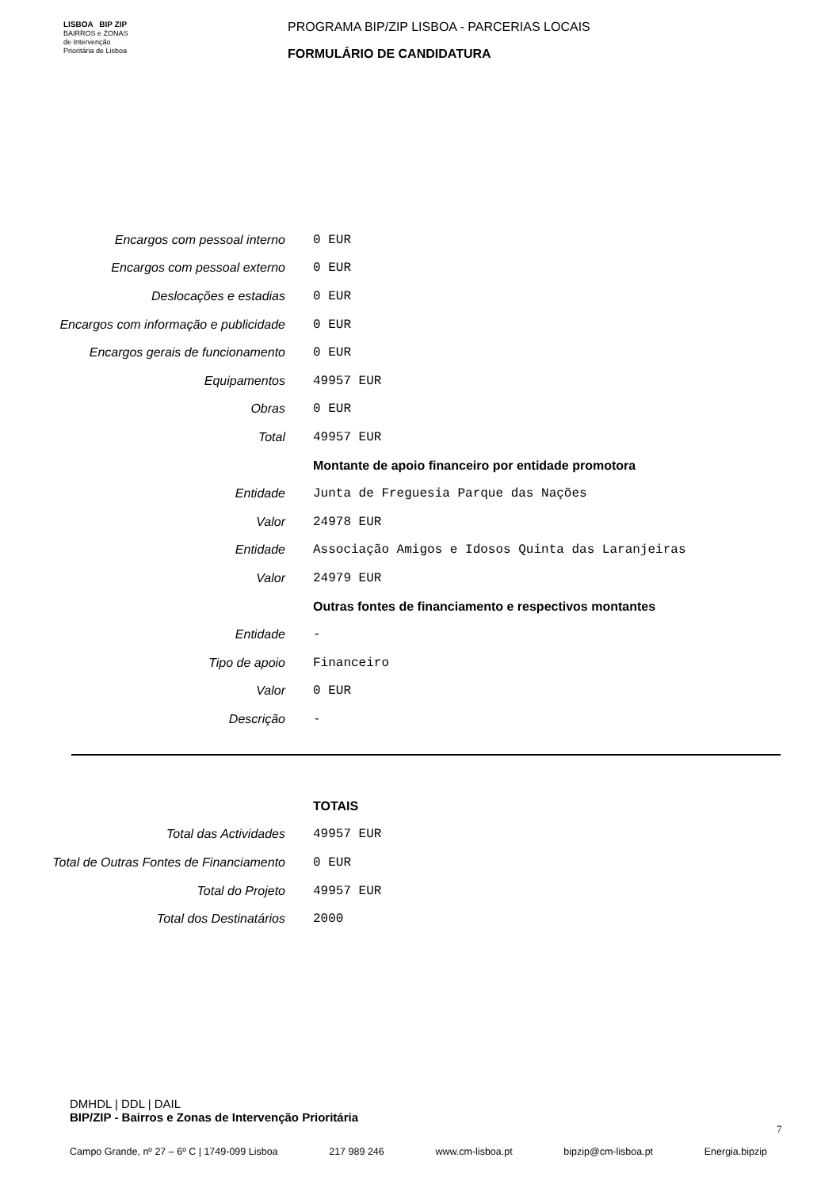LISBOA BIP ZIP
BAIRROS e ZONAS
de Intervenção
Prioritária de Lisboa
PROGRAMA BIP/ZIP LISBOA - PARCERIAS LOCAIS
FORMULÁRIO DE CANDIDATURA
| Encargos com pessoal interno | 0 EUR |
| Encargos com pessoal externo | 0 EUR |
| Deslocações e estadias | 0 EUR |
| Encargos com informação e publicidade | 0 EUR |
| Encargos gerais de funcionamento | 0 EUR |
| Equipamentos | 49957 EUR |
| Obras | 0 EUR |
| Total | 49957 EUR |
| | Montante de apoio financeiro por entidade promotora |
| Entidade | Junta de Freguesia Parque das Nações |
| Valor | 24978 EUR |
| Entidade | Associação Amigos e Idosos Quinta das Laranjeiras |
| Valor | 24979 EUR |
| | Outras fontes de financiamento e respectivos montantes |
| Entidade | - |
| Tipo de apoio | Financeiro |
| Valor | 0 EUR |
| Descrição | - |
| | TOTAIS |
| Total das Actividades | 49957 EUR |
| Total de Outras Fontes de Financiamento | 0 EUR |
| Total do Projeto | 49957 EUR |
| Total dos Destinatários | 2000 |
DMHDL | DDL | DAIL
BIP/ZIP - Bairros e Zonas de Intervenção Prioritária
7
Campo Grande, nº 27 – 6º C | 1749-099 Lisboa 217 989 246 www.cm-lisboa.pt bipzip@cm-lisboa.pt Energia.bipzip